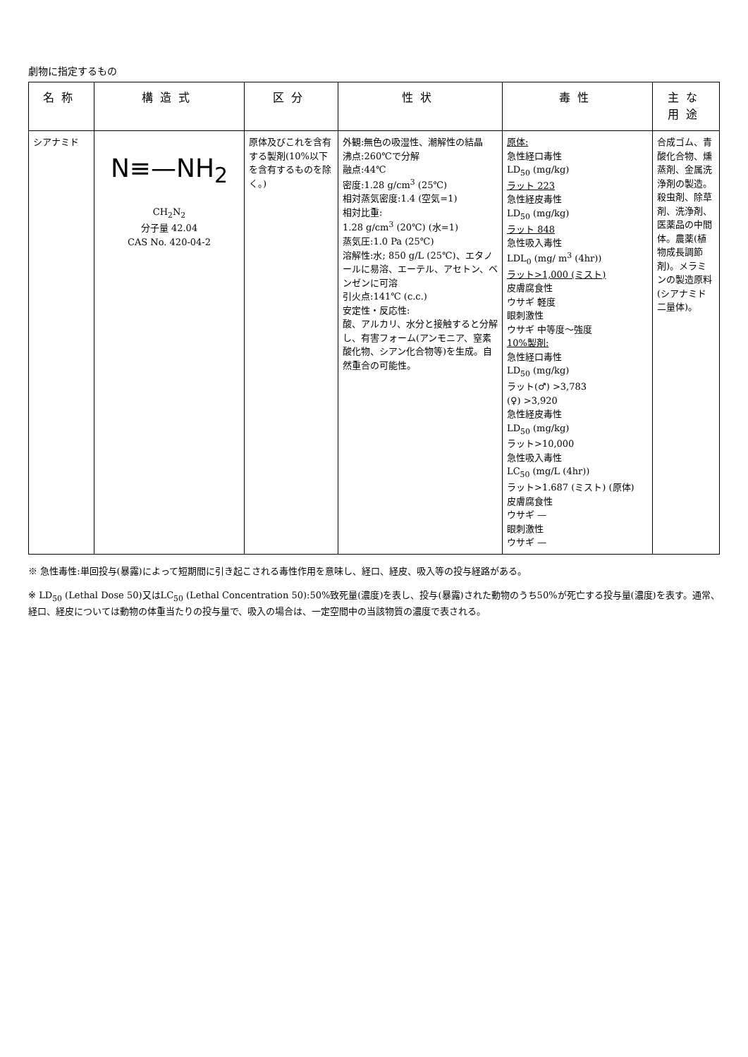劇物に指定するもの
| 名称 | 構造式 | 区分 | 性状 | 毒性 | 主な用途 |
| --- | --- | --- | --- | --- | --- |
| シアナミド | N≡—NH<sub>2</sub> CH<sub>2</sub>N<sub>2</sub> 分子量 42.04 CAS No. 420-04-2 | 原体及びこれを含有する製剤(10%以下を含有するものを除く。) | 外観:無色の吸湿性、潮解性の結晶 沸点:260℃で分解 融点:44℃ 密度:1.28 g/cm<sup>3</sup> (25℃) 相対蒸気密度:1.4 (空気=1) 相対比重: 1.28 g/cm<sup>3</sup> (20℃) (水=1) 蒸気圧:1.0 Pa (25℃) 溶解性:水; 850 g/L (25℃)、エタノールに易溶、エーテル、アセトン、ベンゼンに可溶 引火点:141℃ (c.c.) 安定性・反応性: 酸、アルカリ、水分と接触すると分解し、有害フォーム(アンモニア、窒素酸化物、シアン化合物等)を生成。自然重合の可能性。 | 原体: 急性経口毒性 LD<sub>50</sub> (mg/kg) ラット 223 急性経皮毒性 LD<sub>50</sub> (mg/kg) ラット 848 急性吸入毒性 LDL<sub>0</sub> (mg/ m<sup>3</sup> (4hr)) ラット>1,000 (ミスト) 皮膚腐食性 ウサギ 軽度 眼刺激性 ウサギ 中等度～強度 10%製剤: 急性経口毒性 LD<sub>50</sub> (mg/kg) ラット(♂) >3,783 (♀) >3,920 急性経皮毒性 LD<sub>50</sub> (mg/kg) ラット>10,000 急性吸入毒性 LC<sub>50</sub> (mg/L (4hr)) ラット>1.687 (ミスト) (原体) 皮膚腐食性 ウサギ — 眼刺激性 ウサギ — | 合成ゴム、青酸化合物、燻蒸剤、金属洗浄剤の製造。殺虫剤、除草剤、洗浄剤、医薬品の中間体。農薬(植物成長調節剤)。メラミンの製造原料(シアナミド二量体)。 |
※ 急性毒性:単回投与(暴露)によって短期間に引き起こされる毒性作用を意味し、経口、経皮、吸入等の投与経路がある。
※ LD<sub>50</sub> (Lethal Dose 50)又はLC<sub>50</sub> (Lethal Concentration 50):50%致死量(濃度)を表し、投与(暴露)された動物のうち50%が死亡する投与量(濃度)を表す。通常、経口、経皮については動物の体重当たりの投与量で、吸入の場合は、一定空間中の当該物質の濃度で表される。